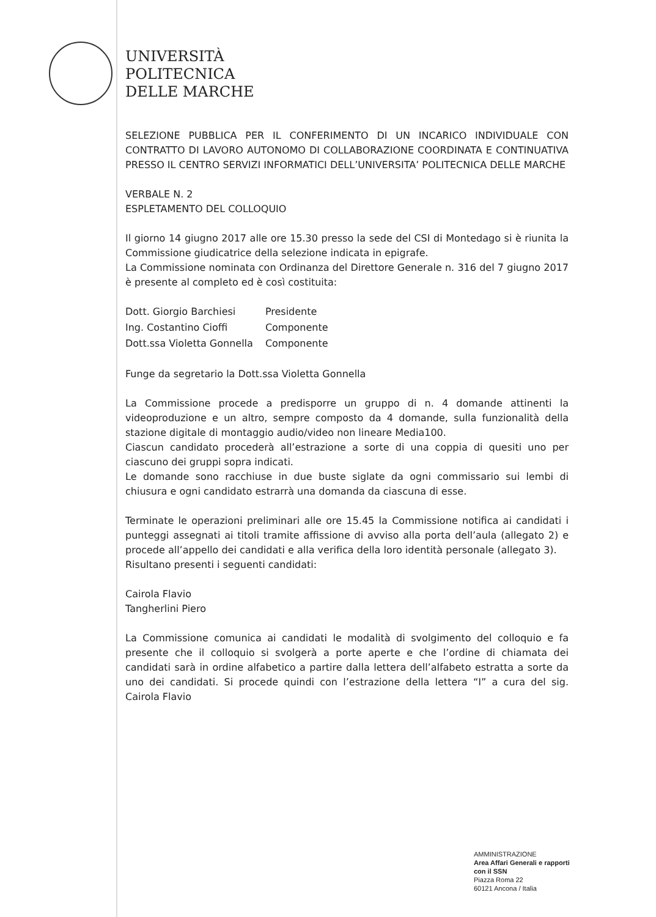UNIVERSITÀ
POLITECNICA
DELLE MARCHE
SELEZIONE PUBBLICA PER IL CONFERIMENTO DI UN INCARICO INDIVIDUALE CON CONTRATTO DI LAVORO AUTONOMO DI COLLABORAZIONE COORDINATA E CONTINUATIVA PRESSO IL CENTRO SERVIZI INFORMATICI DELL’UNIVERSITA’ POLITECNICA DELLE MARCHE
VERBALE N. 2
ESPLETAMENTO DEL COLLOQUIO
Il giorno 14 giugno 2017 alle ore 15.30 presso la sede del CSI di Montedago si è riunita la Commissione giudicatrice della selezione indicata in epigrafe.
La Commissione nominata con Ordinanza del Direttore Generale n. 316 del 7 giugno 2017 è presente al completo ed è così costituita:
| Dott. Giorgio Barchiesi | Presidente |
| Ing. Costantino Cioffi | Componente |
| Dott.ssa Violetta Gonnella | Componente |
Funge da segretario la Dott.ssa Violetta Gonnella
La Commissione procede a predisporre un gruppo di n. 4 domande attinenti la videoproduzione e un altro, sempre composto da 4 domande, sulla funzionalità della stazione digitale di montaggio audio/video non lineare Media100.
Ciascun candidato procederà all’estrazione a sorte di una coppia di quesiti uno per ciascuno dei gruppi sopra indicati.
Le domande sono racchiuse in due buste siglate da ogni commissario sui lembi di chiusura e ogni candidato estrarrà una domanda da ciascuna di esse.
Terminate le operazioni preliminari alle ore 15.45 la Commissione notifica ai candidati i punteggi assegnati ai titoli tramite affissione di avviso alla porta dell’aula (allegato 2) e procede all’appello dei candidati e alla verifica della loro identità personale (allegato 3).
Risultano presenti i seguenti candidati:
Cairola Flavio
Tangherlini Piero
La Commissione comunica ai candidati le modalità di svolgimento del colloquio e fa presente che il colloquio si svolgerà a porte aperte e che l’ordine di chiamata dei candidati sarà in ordine alfabetico a partire dalla lettera dell’alfabeto estratta a sorte da uno dei candidati. Si procede quindi con l’estrazione della lettera “I” a cura del sig. Cairola Flavio
AMMINISTRAZIONE
Area Affari Generali e rapporti
con il SSN
Piazza Roma 22
60121 Ancona / Italia